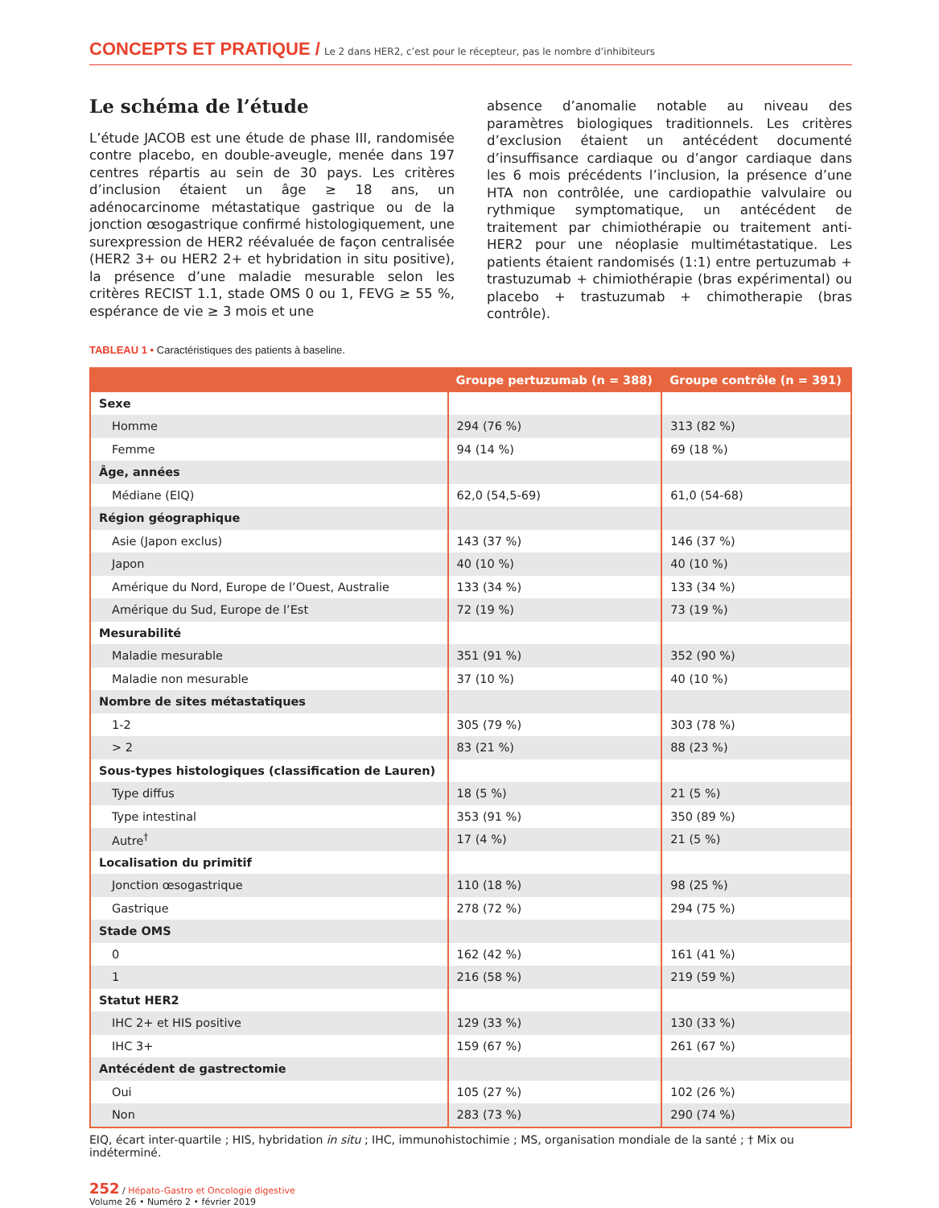CONCEPTS ET PRATIQUE / Le 2 dans HER2, c’est pour le récepteur, pas le nombre d’inhibiteurs
Le schéma de l’étude
L’étude JACOB est une étude de phase III, randomisée contre placebo, en double-aveugle, menée dans 197 centres répartis au sein de 30 pays. Les critères d’inclusion étaient un âge ≥ 18 ans, un adénocarcinome métastatique gastrique ou de la jonction œsogastrique confirmé histologiquement, une surexpression de HER2 réévaluée de façon centralisée (HER2 3+ ou HER2 2+ et hybridation in situ positive), la présence d’une maladie mesurable selon les critères RECIST 1.1, stade OMS 0 ou 1, FEVG ≥ 55 %, espérance de vie ≥ 3 mois et une
absence d’anomalie notable au niveau des paramètres biologiques traditionnels. Les critères d’exclusion étaient un antécédent documenté d’insuffisance cardiaque ou d’angor cardiaque dans les 6 mois précédents l’inclusion, la présence d’une HTA non contrôlée, une cardiopathie valvulaire ou rythmique symptomatique, un antécédent de traitement par chimiothérapie ou traitement anti-HER2 pour une néoplasie multimétastatique. Les patients étaient randomisés (1:1) entre pertuzumab + trastuzumab + chimiothérapie (bras expérimental) ou placebo + trastuzumab + chimothera­pie (bras contrôle).
TABLEAU 1 • Caractéristiques des patients à baseline.
| | Groupe pertuzumab (n = 388) | Groupe contrôle (n = 391) |
| --- | --- | --- |
| Sexe | | |
| Homme | 294 (76 %) | 313 (82 %) |
| Femme | 94 (14 %) | 69 (18 %) |
| Âge, années | | |
| Médiane (EIQ) | 62,0 (54,5-69) | 61,0 (54-68) |
| Région géographique | | |
| Asie (Japon exclus) | 143 (37 %) | 146 (37 %) |
| Japon | 40 (10 %) | 40 (10 %) |
| Amérique du Nord, Europe de l’Ouest, Australie | 133 (34 %) | 133 (34 %) |
| Amérique du Sud, Europe de l’Est | 72 (19 %) | 73 (19 %) |
| Mesurabilité | | |
| Maladie mesurable | 351 (91 %) | 352 (90 %) |
| Maladie non mesurable | 37 (10 %) | 40 (10 %) |
| Nombre de sites métastatiques | | |
| 1-2 | 305 (79 %) | 303 (78 %) |
| > 2 | 83 (21 %) | 88 (23 %) |
| Sous-types histologiques (classification de Lauren) | | |
| Type diffus | 18 (5 %) | 21 (5 %) |
| Type intestinal | 353 (91 %) | 350 (89 %) |
| Autre<sup>†</sup> | 17 (4 %) | 21 (5 %) |
| Localisation du primitif | | |
| Jonction œsogastrique | 110 (18 %) | 98 (25 %) |
| Gastrique | 278 (72 %) | 294 (75 %) |
| Stade OMS | | |
| 0 | 162 (42 %) | 161 (41 %) |
| 1 | 216 (58 %) | 219 (59 %) |
| Statut HER2 | | |
| IHC 2+ et HIS positive | 129 (33 %) | 130 (33 %) |
| IHC 3+ | 159 (67 %) | 261 (67 %) |
| Antécédent de gastrectomie | | |
| Oui | 105 (27 %) | 102 (26 %) |
| Non | 283 (73 %) | 290 (74 %) |
EIQ, écart inter-quartile ; HIS, hybridation in situ ; IHC, immunohistochimie ; MS, organisation mondiale de la santé ; † Mix ou indéterminé.
252 / Hépato-Gastro et Oncologie digestive
Volume 26 • Numéro 2 • février 2019